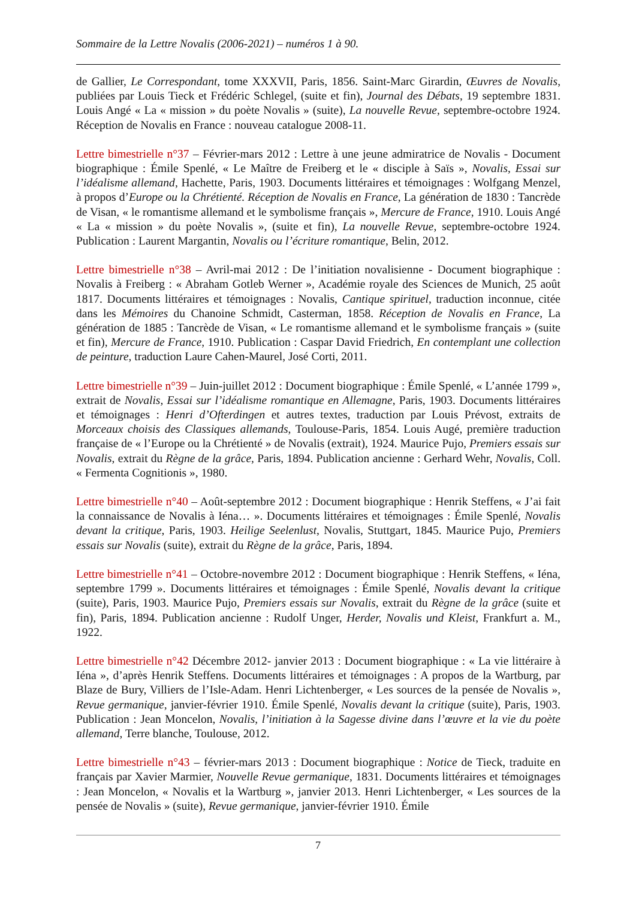Sommaire de la Lettre Novalis (2006-2021) – numéros 1 à 90.
de Gallier, Le Correspondant, tome XXXVII, Paris, 1856. Saint-Marc Girardin, Œuvres de Novalis, publiées par Louis Tieck et Frédéric Schlegel, (suite et fin), Journal des Débats, 19 septembre 1831. Louis Angé « La « mission » du poète Novalis » (suite), La nouvelle Revue, septembre-octobre 1924. Réception de Novalis en France : nouveau catalogue 2008-11.
Lettre bimestrielle n°37 – Février-mars 2012 : Lettre à une jeune admiratrice de Novalis - Document biographique : Émile Spenlé, « Le Maître de Freiberg et le « disciple à Saïs », Novalis, Essai sur l’idéalisme allemand, Hachette, Paris, 1903. Documents littéraires et témoignages : Wolfgang Menzel, à propos d’Europe ou la Chrétienté. Réception de Novalis en France, La génération de 1830 : Tancrède de Visan, « le romantisme allemand et le symbolisme français », Mercure de France, 1910. Louis Angé « La « mission » du poète Novalis », (suite et fin), La nouvelle Revue, septembre-octobre 1924. Publication : Laurent Margantin, Novalis ou l’écriture romantique, Belin, 2012.
Lettre bimestrielle n°38 – Avril-mai 2012 : De l’initiation novalisienne - Document biographique : Novalis à Freiberg : « Abraham Gotleb Werner », Académie royale des Sciences de Munich, 25 août 1817. Documents littéraires et témoignages : Novalis, Cantique spirituel, traduction inconnue, citée dans les Mémoires du Chanoine Schmidt, Casterman, 1858. Réception de Novalis en France, La génération de 1885 : Tancrède de Visan, « Le romantisme allemand et le symbolisme français » (suite et fin), Mercure de France, 1910. Publication : Caspar David Friedrich, En contemplant une collection de peinture, traduction Laure Cahen-Maurel, José Corti, 2011.
Lettre bimestrielle n°39 – Juin-juillet 2012 : Document biographique : Émile Spenlé, « L’année 1799 », extrait de Novalis, Essai sur l’idéalisme romantique en Allemagne, Paris, 1903. Documents littéraires et témoignages : Henri d’Ofterdingen et autres textes, traduction par Louis Prévost, extraits de Morceaux choisis des Classiques allemands, Toulouse-Paris, 1854. Louis Augé, première traduction française de « l’Europe ou la Chrétienté » de Novalis (extrait), 1924. Maurice Pujo, Premiers essais sur Novalis, extrait du Règne de la grâce, Paris, 1894. Publication ancienne : Gerhard Wehr, Novalis, Coll. « Fermenta Cognitionis », 1980.
Lettre bimestrielle n°40 – Août-septembre 2012 : Document biographique : Henrik Steffens, « J’ai fait la connaissance de Novalis à Iéna… ». Documents littéraires et témoignages : Émile Spenlé, Novalis devant la critique, Paris, 1903. Heilige Seelenlust, Novalis, Stuttgart, 1845. Maurice Pujo, Premiers essais sur Novalis (suite), extrait du Règne de la grâce, Paris, 1894.
Lettre bimestrielle n°41 – Octobre-novembre 2012 : Document biographique : Henrik Steffens, « Iéna, septembre 1799 ». Documents littéraires et témoignages : Émile Spenlé, Novalis devant la critique (suite), Paris, 1903. Maurice Pujo, Premiers essais sur Novalis, extrait du Règne de la grâce (suite et fin), Paris, 1894. Publication ancienne : Rudolf Unger, Herder, Novalis und Kleist, Frankfurt a. M., 1922.
Lettre bimestrielle n°42 Décembre 2012- janvier 2013 : Document biographique : « La vie littéraire à Iéna », d’après Henrik Steffens. Documents littéraires et témoignages : A propos de la Wartburg, par Blaze de Bury, Villiers de l’Isle-Adam. Henri Lichtenberger, « Les sources de la pensée de Novalis », Revue germanique, janvier-février 1910. Émile Spenlé, Novalis devant la critique (suite), Paris, 1903. Publication : Jean Moncelon, Novalis, l’initiation à la Sagesse divine dans l’œuvre et la vie du poète allemand, Terre blanche, Toulouse, 2012.
Lettre bimestrielle n°43 – février-mars 2013 : Document biographique : Notice de Tieck, traduite en français par Xavier Marmier, Nouvelle Revue germanique, 1831. Documents littéraires et témoignages : Jean Moncelon, « Novalis et la Wartburg », janvier 2013. Henri Lichtenberger, « Les sources de la pensée de Novalis » (suite), Revue germanique, janvier-février 1910. Émile
7